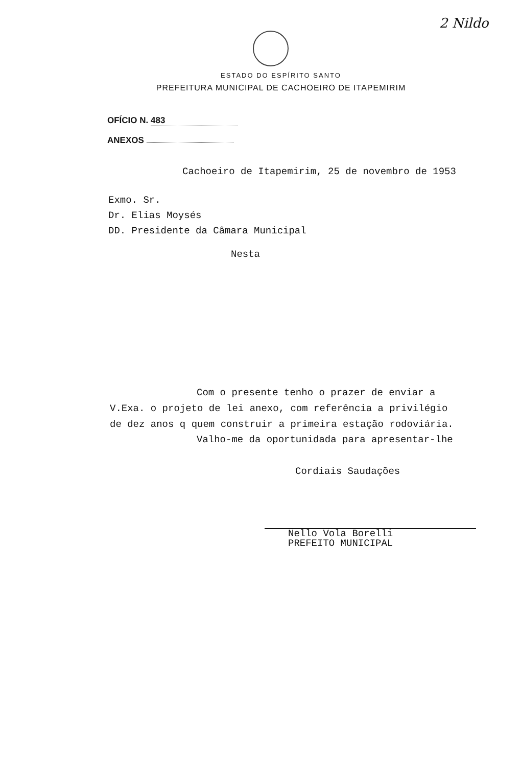2 Nildo
ESTADO DO ESPÍRITO SANTO
PREFEITURA MUNICIPAL DE CACHOEIRO DE ITAPEMIRIM
OFÍCIO N. 483
ANEXOS
Cachoeiro de Itapemirim, 25 de novembro de 1953
Exmo. Sr.
Dr. Elias Moysés
DD. Presidente da Câmara Municipal
Nesta
Com o presente tenho o prazer de enviar a V.Exa. o projeto de lei anexo, com referência a privilégio de dez anos q quem construir a primeira estação rodoviária.
Valho-me da oportunidada para apresentar-lhe
Cordiais Saudações
Nello Vola Borelli
PREFEITO MUNICIPAL